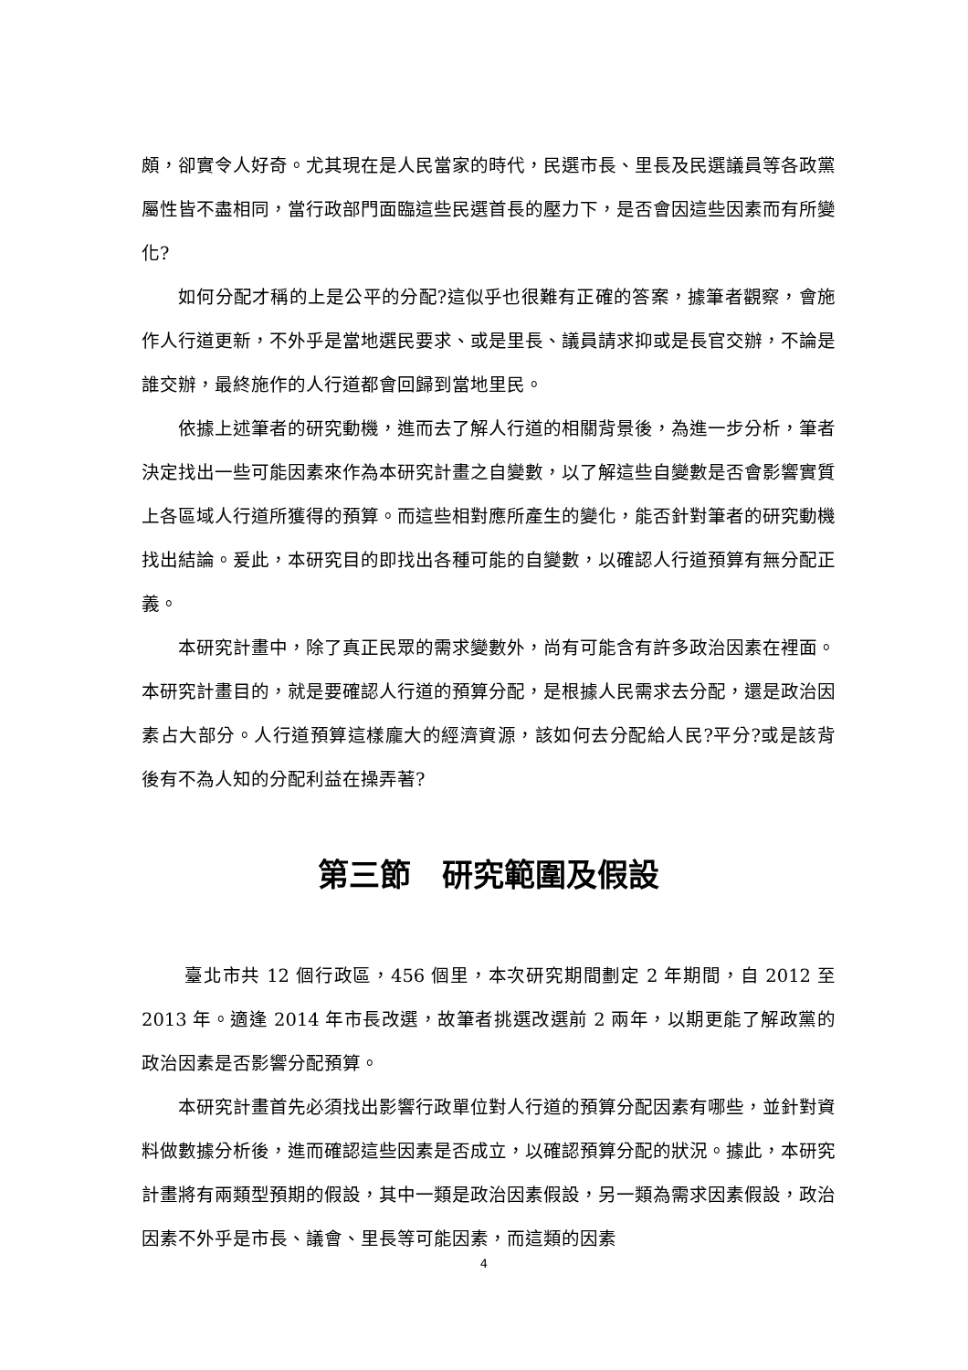頗，卻實令人好奇。尤其現在是人民當家的時代，民選市長、里長及民選議員等各政黨屬性皆不盡相同，當行政部門面臨這些民選首長的壓力下，是否會因這些因素而有所變化?
如何分配才稱的上是公平的分配?這似乎也很難有正確的答案，據筆者觀察，會施作人行道更新，不外乎是當地選民要求、或是里長、議員請求抑或是長官交辦，不論是誰交辦，最終施作的人行道都會回歸到當地里民。
依據上述筆者的研究動機，進而去了解人行道的相關背景後，為進一步分析，筆者決定找出一些可能因素來作為本研究計畫之自變數，以了解這些自變數是否會影響實質上各區域人行道所獲得的預算。而這些相對應所產生的變化，能否針對筆者的研究動機找出結論。爰此，本研究目的即找出各種可能的自變數，以確認人行道預算有無分配正義。
本研究計畫中，除了真正民眾的需求變數外，尚有可能含有許多政治因素在裡面。本研究計畫目的，就是要確認人行道的預算分配，是根據人民需求去分配，還是政治因素占大部分。人行道預算這樣龐大的經濟資源，該如何去分配給人民?平分?或是該背後有不為人知的分配利益在操弄著?
第三節　研究範圍及假設
臺北市共 12 個行政區，456 個里，本次研究期間劃定 2 年期間，自 2012 至 2013 年。適逢 2014 年市長改選，故筆者挑選改選前 2 兩年，以期更能了解政黨的政治因素是否影響分配預算。
本研究計畫首先必須找出影響行政單位對人行道的預算分配因素有哪些，並針對資料做數據分析後，進而確認這些因素是否成立，以確認預算分配的狀況。據此，本研究計畫將有兩類型預期的假設，其中一類是政治因素假設，另一類為需求因素假設，政治因素不外乎是市長、議會、里長等可能因素，而這類的因素
4